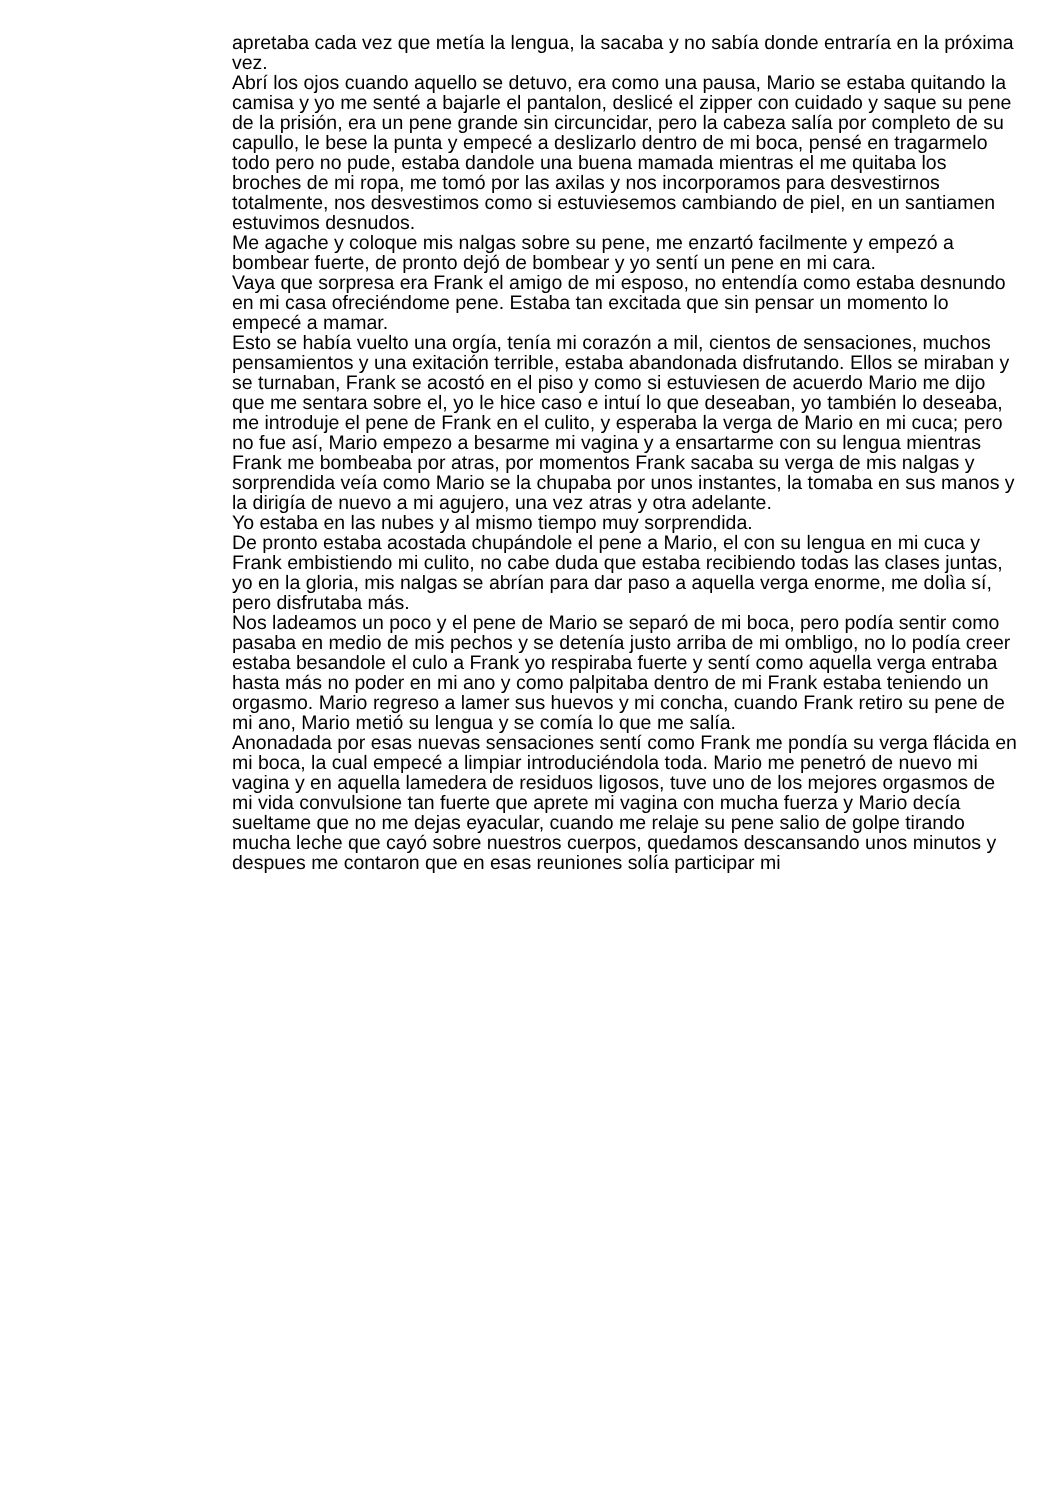apretaba cada vez que metía la lengua, la sacaba y no sabía donde entraría en la próxima vez.
Abrí los ojos cuando aquello se detuvo, era como una pausa, Mario se estaba quitando la camisa y yo me senté a bajarle el pantalon, deslicé el zipper con cuidado y saque su pene de la prisión, era un pene grande sin circuncidar, pero la cabeza salía por completo de su capullo, le bese la punta y empecé a deslizarlo dentro de mi boca, pensé en tragarmelo todo pero no pude, estaba dandole una buena mamada mientras el me quitaba los broches de mi ropa, me tomó por las axilas y nos incorporamos para desvestirnos totalmente, nos desvestimos como si estuviesemos cambiando de piel, en un santiamen estuvimos desnudos.
Me agache y coloque mis nalgas sobre su pene, me enzartó facilmente y empezó a bombear fuerte, de pronto dejó de bombear y yo sentí un pene en mi cara.
Vaya que sorpresa era Frank el amigo de mi esposo, no entendía como estaba desnundo en mi casa ofreciéndome pene. Estaba tan excitada que sin pensar un momento lo empecé a mamar.
Esto se había vuelto una orgía, tenía mi corazón a mil, cientos de sensaciones, muchos pensamientos y una exitación terrible, estaba abandonada disfrutando. Ellos se miraban y se turnaban, Frank se acostó en el piso y como si estuviesen de acuerdo Mario me dijo que me sentara sobre el, yo le hice caso e intuí lo que deseaban, yo también lo deseaba, me introduje el pene de Frank en el culito, y esperaba la verga de Mario en mi cuca; pero no fue así, Mario empezo a besarme mi vagina y a ensartarme con su lengua mientras Frank me bombeaba por atras, por momentos Frank sacaba su verga de mis nalgas y sorprendida veía como Mario se la chupaba por unos instantes, la tomaba en sus manos y la dirigía de nuevo a mi agujero, una vez atras y otra adelante.
Yo estaba en las nubes y al mismo tiempo muy sorprendida.
De pronto estaba acostada chupándole el pene a Mario, el con su lengua en mi cuca y Frank embistiendo mi culito, no cabe duda que estaba recibiendo todas las clases juntas, yo en la gloria, mis nalgas se abrían para dar paso a aquella verga enorme, me dolìa sí, pero disfrutaba más.
Nos ladeamos un poco y el pene de Mario se separó de mi boca, pero podía sentir como pasaba en medio de mis pechos y se detenía justo arriba de mi ombligo, no lo podía creer estaba besandole el culo a Frank yo respiraba fuerte y sentí como aquella verga entraba hasta más no poder en mi ano y como palpitaba dentro de mi Frank estaba teniendo un orgasmo. Mario regreso a lamer sus huevos y mi concha, cuando Frank retiro su pene de mi ano, Mario metió su lengua y se comía lo que me salía.
Anonadada por esas nuevas sensaciones sentí como Frank me pondía su verga flácida en mi boca, la cual empecé a limpiar introduciéndola toda. Mario me penetró de nuevo mi vagina y en aquella lamedera de residuos ligosos, tuve uno de los mejores orgasmos de mi vida convulsione tan fuerte que aprete mi vagina con mucha fuerza y Mario decía sueltame que no me dejas eyacular, cuando me relaje su pene salio de golpe tirando mucha leche que cayó sobre nuestros cuerpos, quedamos descansando unos minutos y despues me contaron que en esas reuniones solía participar mi